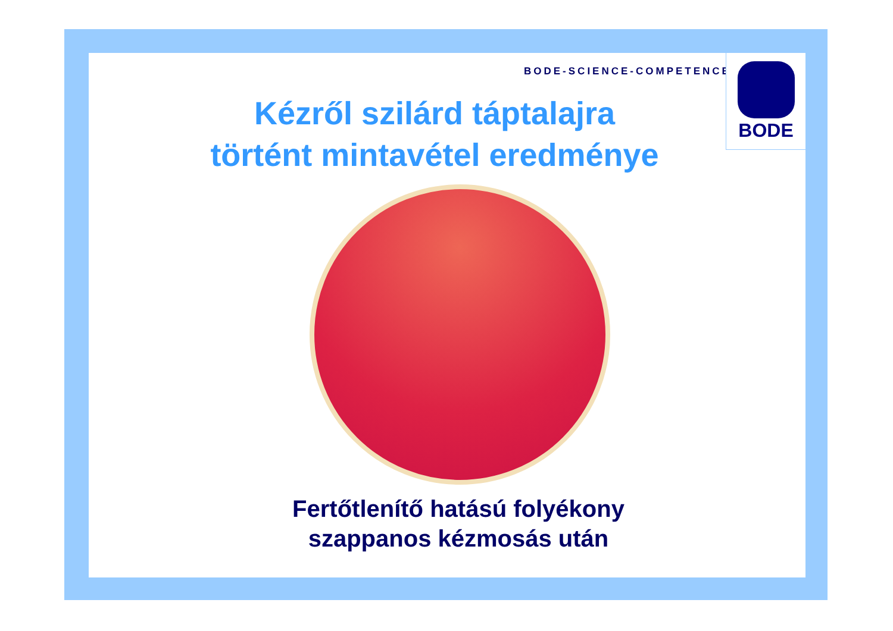BODE-SCIENCE-COMPETENCE
BODE
Kézről szilárd táptalajra
történt mintavétel eredménye
Fertőtlenítő hatású folyékony
szappanos kézmosás után